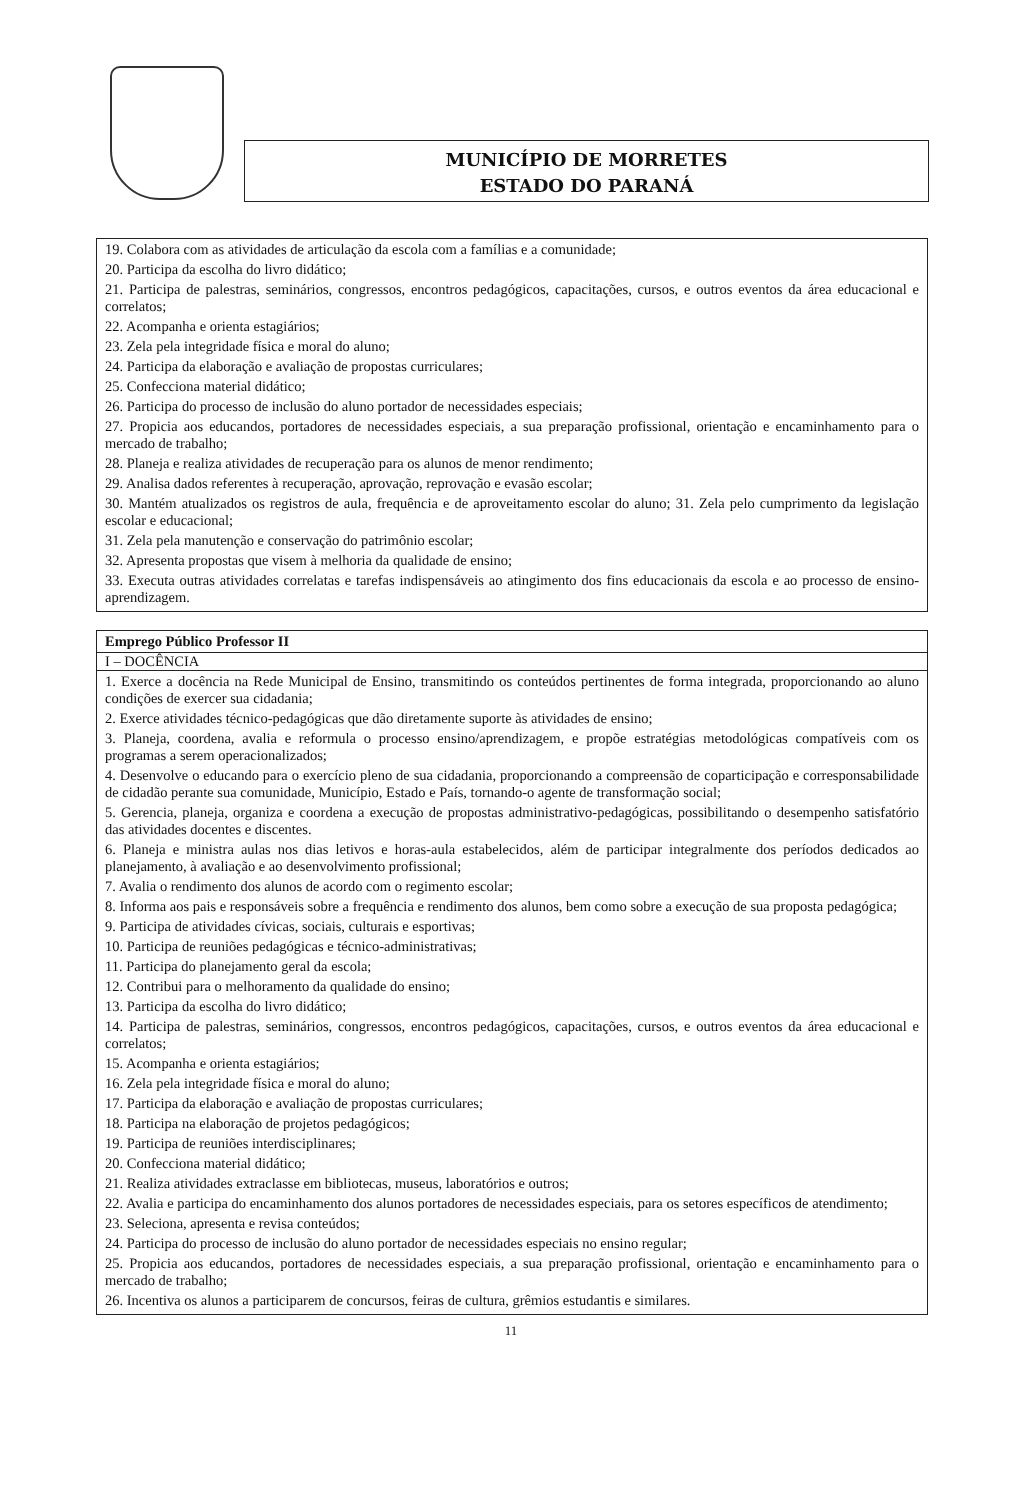MUNICÍPIO DE MORRETES
ESTADO DO PARANÁ
19. Colabora com as atividades de articulação da escola com a famílias e a comunidade;
20. Participa da escolha do livro didático;
21. Participa de palestras, seminários, congressos, encontros pedagógicos, capacitações, cursos, e outros eventos da área educacional e correlatos;
22. Acompanha e orienta estagiários;
23. Zela pela integridade física e moral do aluno;
24. Participa da elaboração e avaliação de propostas curriculares;
25. Confecciona material didático;
26. Participa do processo de inclusão do aluno portador de necessidades especiais;
27. Propicia aos educandos, portadores de necessidades especiais, a sua preparação profissional, orientação e encaminhamento para o mercado de trabalho;
28. Planeja e realiza atividades de recuperação para os alunos de menor rendimento;
29. Analisa dados referentes à recuperação, aprovação, reprovação e evasão escolar;
30. Mantém atualizados os registros de aula, frequência e de aproveitamento escolar do aluno; 31. Zela pelo cumprimento da legislação escolar e educacional;
31. Zela pela manutenção e conservação do patrimônio escolar;
32. Apresenta propostas que visem à melhoria da qualidade de ensino;
33. Executa outras atividades correlatas e tarefas indispensáveis ao atingimento dos fins educacionais da escola e ao processo de ensino-aprendizagem.
Emprego Público Professor II
I – DOCÊNCIA
1. Exerce a docência na Rede Municipal de Ensino, transmitindo os conteúdos pertinentes de forma integrada, proporcionando ao aluno condições de exercer sua cidadania;
2. Exerce atividades técnico-pedagógicas que dão diretamente suporte às atividades de ensino;
3. Planeja, coordena, avalia e reformula o processo ensino/aprendizagem, e propõe estratégias metodológicas compatíveis com os programas a serem operacionalizados;
4. Desenvolve o educando para o exercício pleno de sua cidadania, proporcionando a compreensão de coparticipação e corresponsabilidade de cidadão perante sua comunidade, Município, Estado e País, tornando-o agente de transformação social;
5. Gerencia, planeja, organiza e coordena a execução de propostas administrativo-pedagógicas, possibilitando o desempenho satisfatório das atividades docentes e discentes.
6. Planeja e ministra aulas nos dias letivos e horas-aula estabelecidos, além de participar integralmente dos períodos dedicados ao planejamento, à avaliação e ao desenvolvimento profissional;
7. Avalia o rendimento dos alunos de acordo com o regimento escolar;
8. Informa aos pais e responsáveis sobre a frequência e rendimento dos alunos, bem como sobre a execução de sua proposta pedagógica;
9. Participa de atividades cívicas, sociais, culturais e esportivas;
10. Participa de reuniões pedagógicas e técnico-administrativas;
11. Participa do planejamento geral da escola;
12. Contribui para o melhoramento da qualidade do ensino;
13. Participa da escolha do livro didático;
14. Participa de palestras, seminários, congressos, encontros pedagógicos, capacitações, cursos, e outros eventos da área educacional e correlatos;
15. Acompanha e orienta estagiários;
16. Zela pela integridade física e moral do aluno;
17. Participa da elaboração e avaliação de propostas curriculares;
18. Participa na elaboração de projetos pedagógicos;
19. Participa de reuniões interdisciplinares;
20. Confecciona material didático;
21. Realiza atividades extraclasse em bibliotecas, museus, laboratórios e outros;
22. Avalia e participa do encaminhamento dos alunos portadores de necessidades especiais, para os setores específicos de atendimento;
23. Seleciona, apresenta e revisa conteúdos;
24. Participa do processo de inclusão do aluno portador de necessidades especiais no ensino regular;
25. Propicia aos educandos, portadores de necessidades especiais, a sua preparação profissional, orientação e encaminhamento para o mercado de trabalho;
26. Incentiva os alunos a participarem de concursos, feiras de cultura, grêmios estudantis e similares.
11